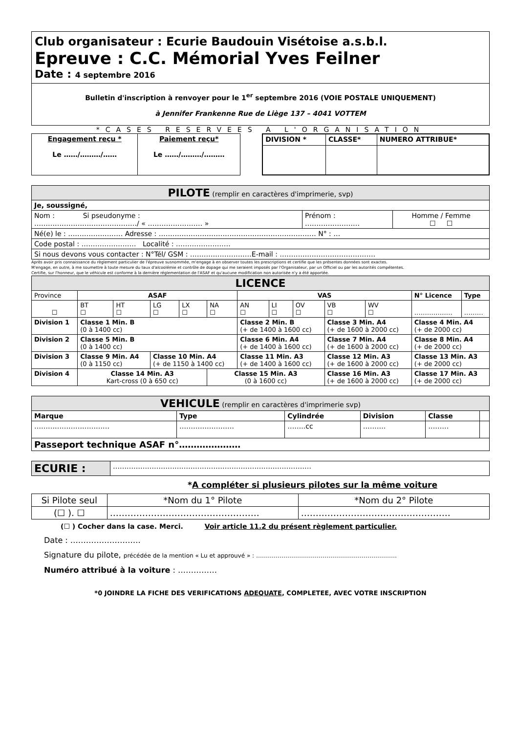Club organisateur : Ecurie Baudouin Visétoise a.s.b.l.
Epreuve : C.C. Mémorial Yves Feilner
Date : 4 septembre 2016
Bulletin d'inscription à renvoyer pour le 1<sup>er</sup> septembre 2016 (VOIE POSTALE UNIQUEMENT)
à Jennifer Frankenne Rue de Liège 137 – 4041 VOTTEM
*CASES RESERVEES A L'ORGANISATION
| Engagement reçu * Le ……/………/…… | Paiement reçu* Le ……/………/……… |
| DIVISION * | CLASSE* | NUMERO ATTRIBUE* |
| --- | --- | --- |
| PILOTE (remplir en caractères d'imprimerie, svp) | | |
| Je, soussigné, | | |
| Nom : Si pseudonyme : ………………………………………/ « …………………… » | Prénom : …………………… | Homme / Femme ☐ ☐ |
| Né(e) le : …………………… Adresse : …………………………………………………………… N° : … | | |
| Code postal : …………………… Localité : …………………… | | |
| Si nous devons vous contacter : N°Tél/ GSM : ………………………E-mail : …………………………………… | | |
Après avoir pris connaissance du règlement particulier de l'épreuve susnommée, m'engage à en observer toutes les prescriptions et certifie que les présentes données sont exactes.
M'engage, en outre, à me soumettre à toute mesure du taux d'alcoolémie et contrôle de dopage qui me seraient imposés par l'Organisateur, par un Officiel ou par les autorités compétentes.
Certifie, sur l'honneur, que le véhicule est conforme à la dernière réglementation de l'ASAF et qu'aucune modification non autorisée n'y a été apportée.
| LICENCE | | | | | | | | | | | | |
| Province | ASAF | | | | | VAS | | | | | N° Licence | Type |
| ☐ | BT ☐ | HT ☐ | LG ☐ | LX ☐ | NA ☐ | AN ☐ | LI ☐ | OV ☐ | VB ☐ | WV ☐ | ……………… | ……… |
| Division 1 | Classe 1 Min. B (0 à 1400 cc) | | | | | Classe 2 Min. B (+ de 1400 à 1600 cc) | | | Classe 3 Min. A4 (+ de 1600 à 2000 cc) | | Classe 4 Min. A4 (+ de 2000 cc) | |
| Division 2 | Classe 5 Min. B (0 à 1400 cc) | | | | | Classe 6 Min. A4 (+ de 1400 à 1600 cc) | | | Classe 7 Min. A4 (+ de 1600 à 2000 cc) | | Classe 8 Min. A4 (+ de 2000 cc) | |
| Division 3 | Classe 9 Min. A4 (0 à 1150 cc) | | Classe 10 Min. A4 (+ de 1150 à 1400 cc) | | | Classe 11 Min. A3 (+ de 1400 à 1600 cc) | | | Classe 12 Min. A3 (+ de 1600 à 2000 cc) | | Classe 13 Min. A3 (+ de 2000 cc) | |
| Division 4 | Classe 14 Min. A3 Kart-cross (0 à 650 cc) | | | | Classe 15 Min. A3 (0 à 1600 cc) | | | | Classe 16 Min. A3 (+ de 1600 à 2000 cc) | | Classe 17 Min. A3 (+ de 2000 cc) | |
| VEHICULE (remplir en caractères d'imprimerie svp) | | | | | |
| Marque | Type | Cylindrée | Division | Classe | |
| …………………………… | …………………… | ……..cc | ………. | ……… | |
| Passeport technique ASAF n°………………… | | | | | |
| ECURIE : | …………………………………………………………………………… |
*A compléter si plusieurs pilotes sur la même voiture
| Si Pilote seul | *Nom du 1° Pilote | *Nom du 2° Pilote |
| (☐ ). ☐ | …………………………………………… | …………………………………………… |
(☐ ) Cocher dans la case. Merci. Voir article 11.2 du présent règlement particulier.
Date : ………………………
Signature du pilote, précédée de la mention « Lu et approuvé » : ………………………………………………………………
Numéro attribué à la voiture : ……………
*0 JOINDRE LA FICHE DES VERIFICATIONS ADEQUATE, COMPLETEE, AVEC VOTRE INSCRIPTION